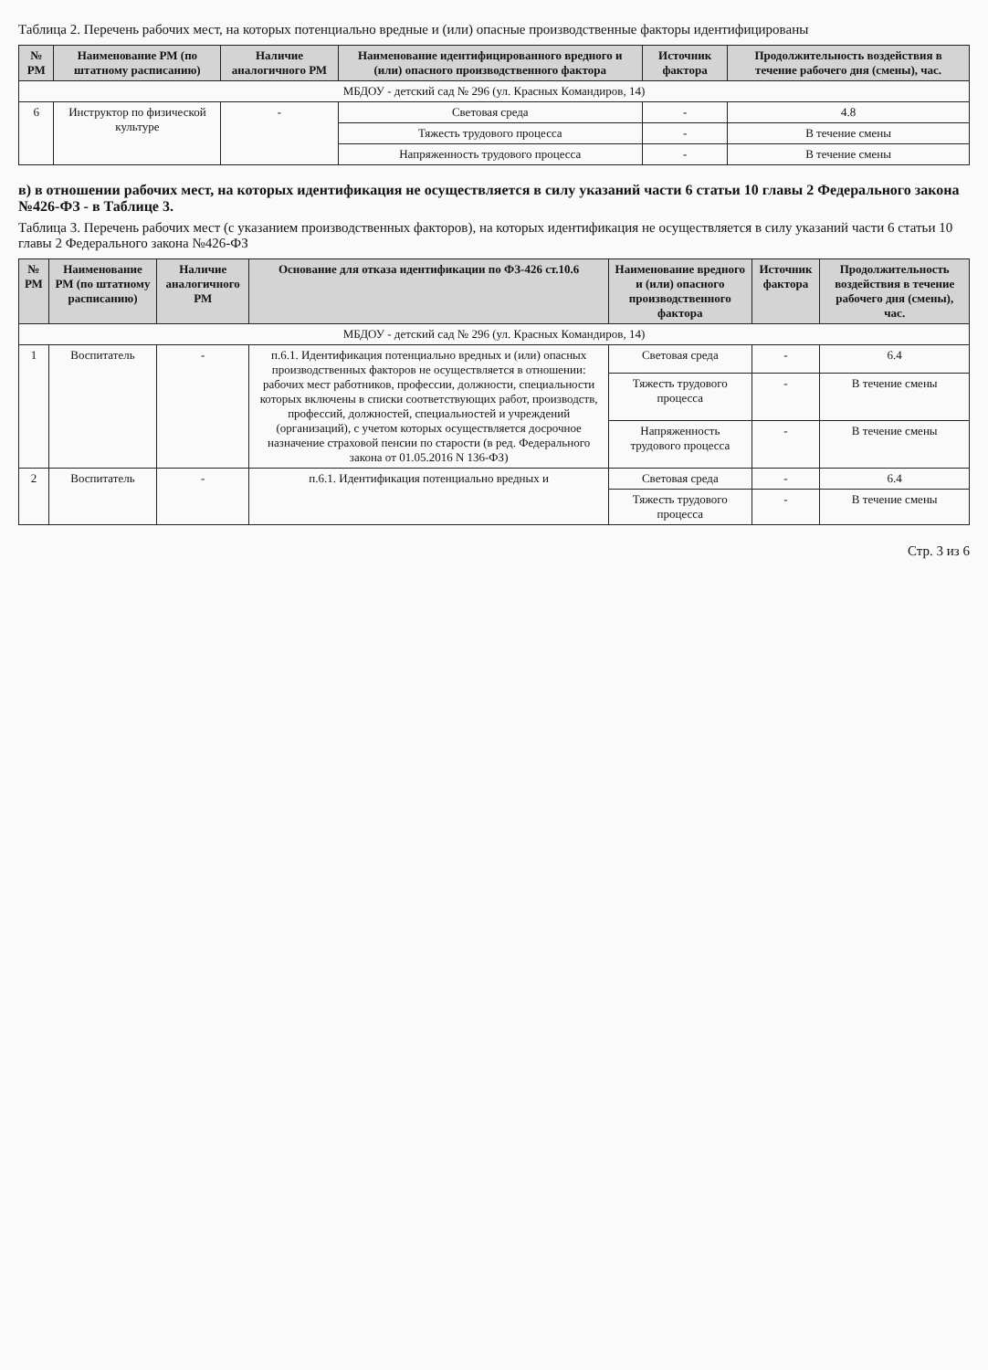Таблица 2. Перечень рабочих мест, на которых потенциально вредные и (или) опасные производственные факторы идентифицированы
| № РМ | Наименование РМ (по штатному расписанию) | Наличие аналогичного РМ | Наименование идентифицированного вредного и (или) опасного производственного фактора | Источник фактора | Продолжительность воздействия в течение рабочего дня (смены), час. |
| --- | --- | --- | --- | --- | --- |
| МБДОУ - детский сад № 296 (ул. Красных Командиров, 14) | | | | | |
| 6 | Инструктор по физической культуре | - | Световая среда | - | 4.8 |
| | | | Тяжесть трудового процесса | - | В течение смены |
| | | | Напряженность трудового процесса | - | В течение смены |
в) в отношении рабочих мест, на которых идентификация не осуществляется в силу указаний части 6 статьи 10 главы 2 Федерального закона №426-ФЗ - в Таблице 3.
Таблица 3. Перечень рабочих мест (с указанием производственных факторов), на которых идентификация не осуществляется в силу указаний части 6 статьи 10 главы 2 Федерального закона №426-ФЗ
| № РМ | Наименование РМ (по штатному расписанию) | Наличие аналогичного РМ | Основание для отказа идентификации по ФЗ-426 ст.10.6 | Наименование вредного и (или) опасного производственного фактора | Источник фактора | Продолжительность воздействия в течение рабочего дня (смены), час. |
| --- | --- | --- | --- | --- | --- | --- |
| МБДОУ - детский сад № 296 (ул. Красных Командиров, 14) | | | | | | |
| 1 | Воспитатель | - | п.6.1. Идентификация потенциально вредных и (или) опасных производственных факторов не осуществляется в отношении: рабочих мест работников, профессии, должности, специальности которых включены в списки соответствующих работ, производств, профессий, должностей, специальностей и учреждений (организаций), с учетом которых осуществляется досрочное назначение страховой пенсии по старости (в ред. Федерального закона от 01.05.2016 N 136-ФЗ) | Световая среда | - | 6.4 |
| | | | | Тяжесть трудового процесса | - | В течение смены |
| | | | | Напряженность трудового процесса | - | В течение смены |
| 2 | Воспитатель | - | п.6.1. Идентификация потенциально вредных и | Световая среда | - | 6.4 |
| | | | | Тяжесть трудового процесса | - | В течение смены |
Стр. 3 из 6